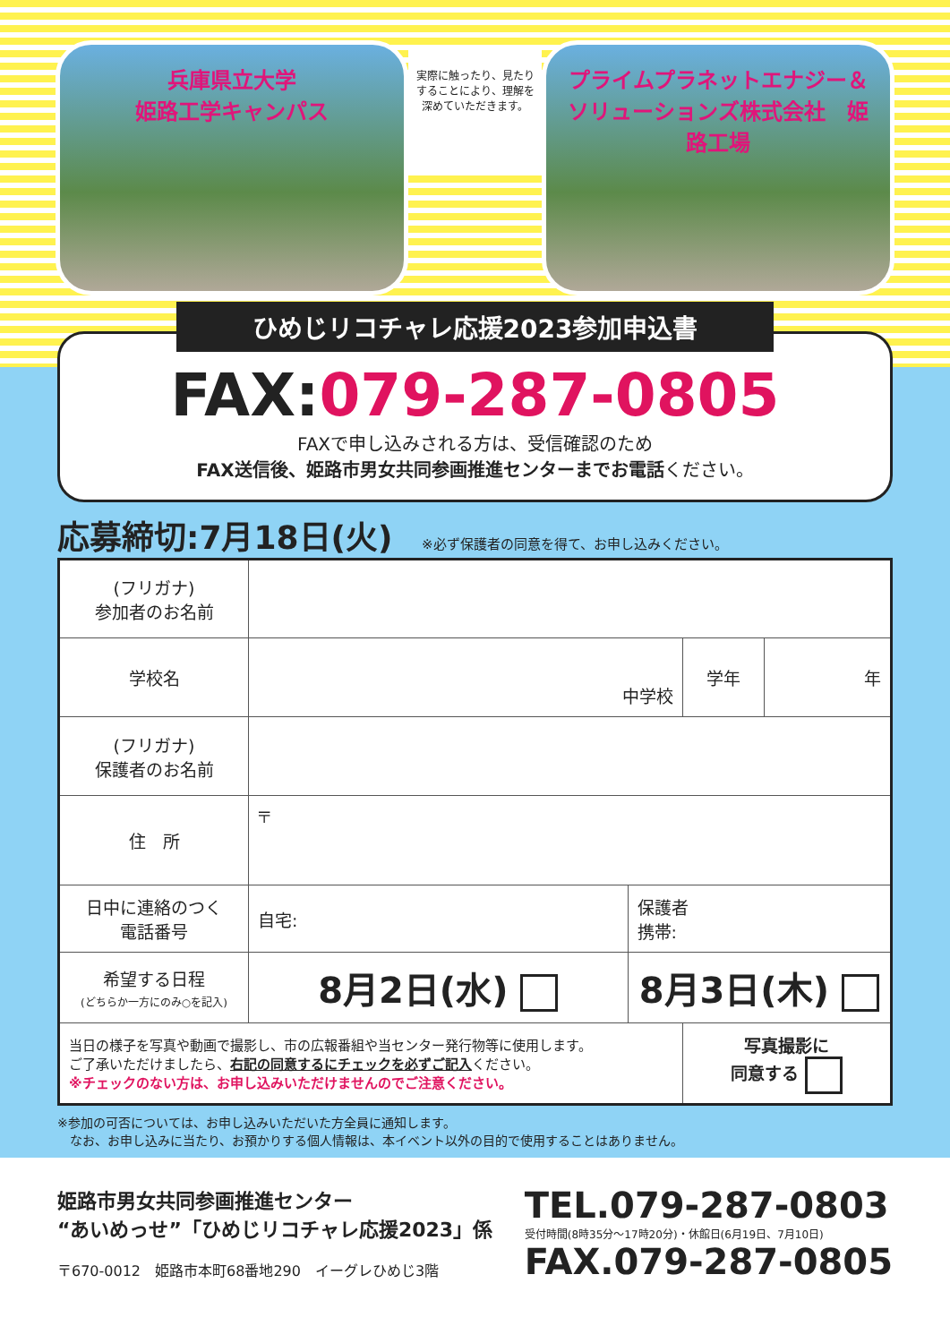兵庫県立大学
姫路工学キャンパス
実際に触ったり、見たりすることにより、理解を深めていただきます。
プライムプラネットエナジー＆ソリューションズ株式会社　姫路工場
ひめじリコチャレ応援2023参加申込書
FAX:079-287-0805
FAXで申し込みされる方は、受信確認のため
FAX送信後、姫路市男女共同参画推進センターまでお電話ください。
応募締切:7月18日(火) ※必ず保護者の同意を得て、お申し込みください。
| (フリガナ) 参加者のお名前 | | | | |
| 学校名 | 中学校 | | 学年 | 年 |
| (フリガナ) 保護者のお名前 | | | | |
| 住 所 | 〒 | | | |
| 日中に連絡のつく 電話番号 | 自宅: | 保護者 携帯: | | |
| 希望する日程 (どちらか一方にのみ○を記入) | 8月2日(水) | 8月3日(木) | | |
| 当日の様子を写真や動画で撮影し、市の広報番組や当センター発行物等に使用します。 ご了承いただけましたら、 右記の同意するにチェックを必ずご記入 ください。 ※チェックのない方は、お申し込みいただけませんのでご注意ください。 | | | 写真撮影に 同意する | |
※参加の可否については、お申し込みいただいた方全員に通知します。
　なお、お申し込みに当たり、お預かりする個人情報は、本イベント以外の目的で使用することはありません。
姫路市男女共同参画推進センター
“あいめっせ”「ひめじリコチャレ応援2023」係
〒670-0012　姫路市本町68番地290　イーグレひめじ3階
TEL.079-287-0803
受付時間(8時35分～17時20分)・休館日(6月19日、7月10日)
FAX.079-287-0805